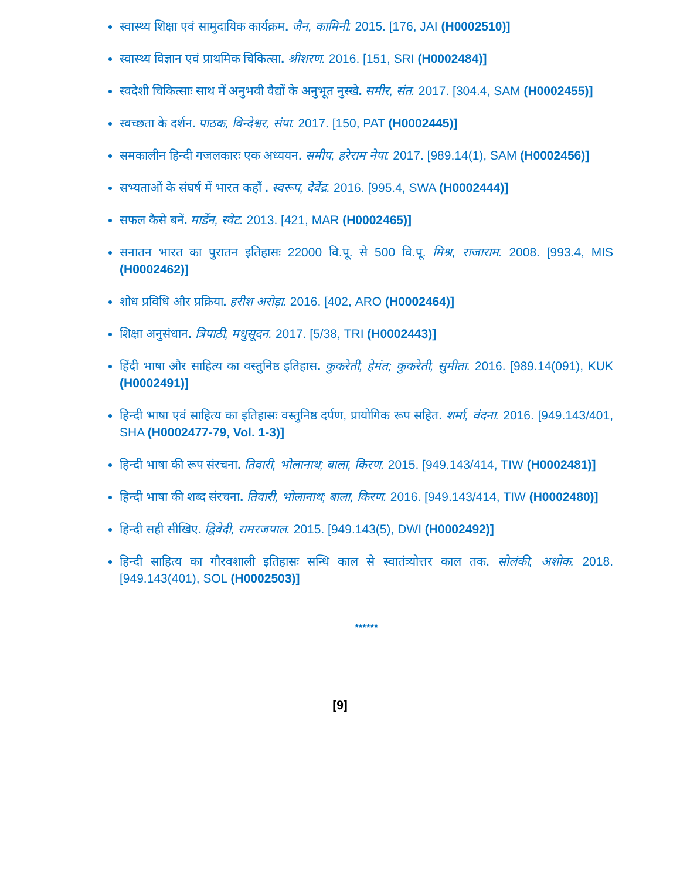स्वास्थ्य शिक्षा एवं सामुदायिक कार्यक्रम. जैन, कामिनी. 2015. [176, JAI (H0002510)]
स्वास्थ्य विज्ञान एवं प्राथमिक चिकित्सा. श्रीशरण. 2016. [151, SRI (H0002484)]
स्वदेशी चिकित्साः साथ में अनुभवी वैद्यों के अनुभूत नुस्खे. समीर, संत. 2017. [304.4, SAM (H0002455)]
स्वच्छता के दर्शन. पाठक, विन्देश्वर, संपा. 2017. [150, PAT (H0002445)]
समकालीन हिन्दी गजलकारः एक अध्ययन. समीप, हरेराम नेपा. 2017. [989.14(1), SAM (H0002456)]
सभ्यताओं के संघर्ष में भारत कहाँ . स्वरूप, देवेंद्र. 2016. [995.4, SWA (H0002444)]
सफल कैसे बनें. मार्डेन, स्वेट. 2013. [421, MAR (H0002465)]
सनातन भारत का पुरातन इतिहासः 22000 वि.पू. से 500 वि.पू. मिश्र, राजाराम. 2008. [993.4, MIS (H0002462)]
शोध प्रविधि और प्रक्रिया. हरीश अरोड़ा. 2016. [402, ARO (H0002464)]
शिक्षा अनुसंधान. त्रिपाठी, मधुसूदन. 2017. [5/38, TRI (H0002443)]
हिंदी भाषा और साहित्य का वस्तुनिष्ठ इतिहास. कुकरेती, हेमंत; कुकरेती, सुमीता. 2016. [989.14(091), KUK (H0002491)]
हिन्दी भाषा एवं साहित्य का इतिहासः वस्तुनिष्ठ दर्पण, प्रायोगिक रूप सहित. शर्मा, वंदना. 2016. [949.143/401, SHA (H0002477-79, Vol. 1-3)]
हिन्दी भाषा की रूप संरचना. तिवारी, भोलानाथ; बाला, किरण. 2015. [949.143/414, TIW (H0002481)]
हिन्दी भाषा की शब्द संरचना. तिवारी, भोलानाथ; बाला, किरण. 2016. [949.143/414, TIW (H0002480)]
हिन्दी सही सीखिए. द्विवेदी, रामरजपाल. 2015. [949.143(5), DWI (H0002492)]
हिन्दी साहित्य का गौरवशाली इतिहासः सन्धि काल से स्वातंत्र्योत्तर काल तक. सोलंकी, अशोक. 2018. [949.143(401), SOL (H0002503)]
******
[9]